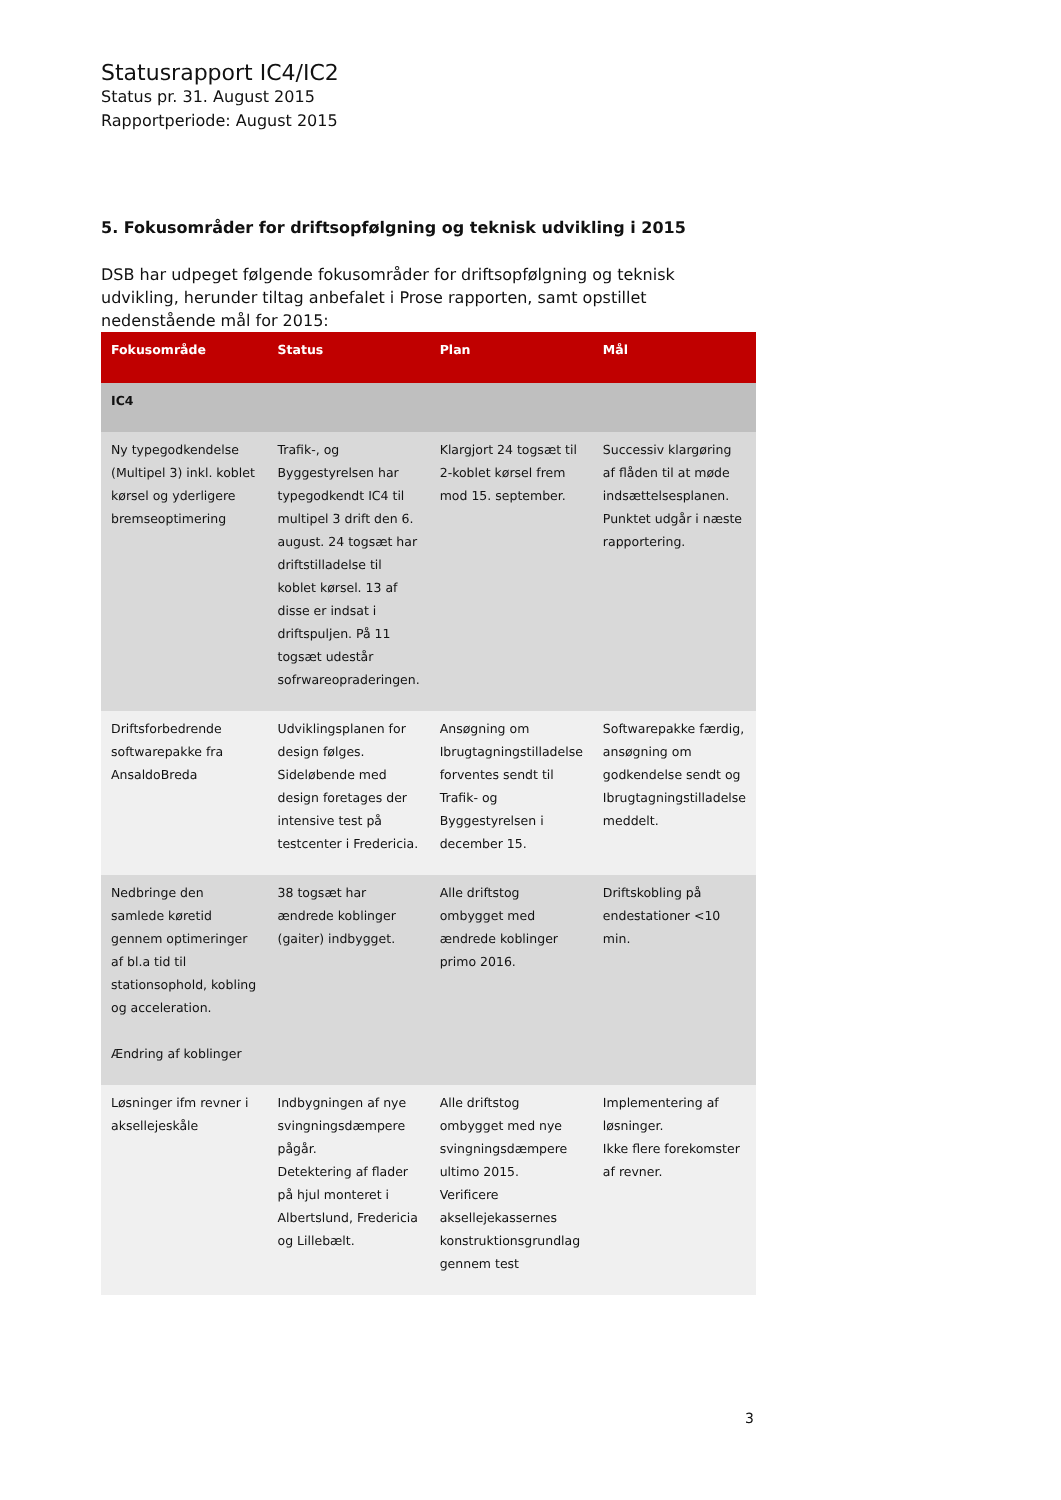Statusrapport IC4/IC2
Status pr. 31. August 2015
Rapportperiode: August 2015
5. Fokusområder for driftsopfølgning og teknisk udvikling i 2015
DSB har udpeget følgende fokusområder for driftsopfølgning og teknisk udvikling, herunder tiltag anbefalet i Prose rapporten, samt opstillet nedenstående mål for 2015:
| Fokusområde | Status | Plan | Mål |
| --- | --- | --- | --- |
| IC4 | | | |
| Ny typegodkendelse (Multipel 3) inkl. koblet kørsel og yderligere bremseoptimering | Trafik-, og Byggestyrelsen har typegodkendt IC4 til multipel 3 drift den 6. august. 24 togsæt har driftstilladelse til koblet kørsel. 13 af disse er indsat i driftspuljen. På 11 togsæt udestår sofrwareopraderingen. | Klargjort 24 togsæt til 2-koblet kørsel frem mod 15. september. | Successiv klargøring af flåden til at møde indsættelsesplanen. Punktet udgår i næste rapportering. |
| Driftsforbedrende softwarepakke fra AnsaldoBreda | Udviklingsplanen for design følges. Sideløbende med design foretages der intensive test på testcenter i Fredericia. | Ansøgning om Ibrugtagningstilladelse forventes sendt til Trafik- og Byggestyrelsen i december 15. | Softwarepakke færdig, ansøgning om godkendelse sendt og Ibrugtagningstilladelse meddelt. |
| Nedbringe den samlede køretid gennem optimeringer af bl.a tid til stationsophold, kobling og acceleration. Ændring af koblinger | 38 togsæt har ændrede koblinger (gaiter) indbygget. | Alle driftstog ombygget med ændrede koblinger primo 2016. | Driftskobling på endestationer <10 min. |
| Løsninger ifm revner i aksellejeskåle | Indbygningen af nye svingningsdæmpere pågår. Detektering af flader på hjul monteret i Albertslund, Fredericia og Lillebælt. | Alle driftstog ombygget med nye svingningsdæmpere ultimo 2015. Verificere aksellejekassernes konstruktionsgrundlag gennem test | Implementering af løsninger. Ikke flere forekomster af revner. |
3